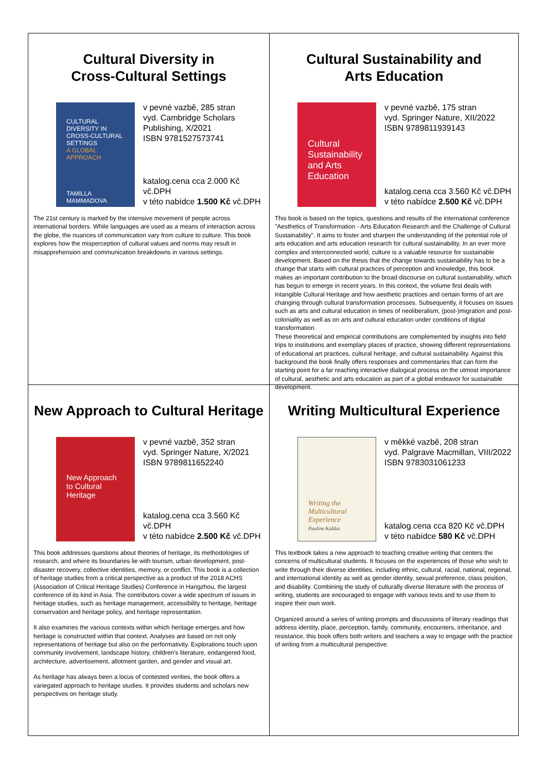Cultural Diversity in
Cross-Cultural Settings
CULTURAL DIVERSITY IN CROSS-CULTURAL SETTINGS
A GLOBAL APPROACH
TAMILLA MAMMADOVA
v pevné vazbě, 285 stran
vyd. Cambridge Scholars Publishing, X/2021
ISBN 9781527573741
katalog.cena cca 2.000 Kč vč.DPH
v této nabídce 1.500 Kč vč.DPH
The 21st century is marked by the intensive movement of people across international borders. While languages are used as a means of interaction across the globe, the nuances of communication vary from culture to culture. This book explores how the misperception of cultural values and norms may result in misapprehension and communication breakdowns in various settings.
Cultural Sustainability and
Arts Education
Cultural Sustainability and Arts Education
v pevné vazbě, 175 stran
vyd. Springer Nature, XII/2022
ISBN 9789811939143
katalog.cena cca 3.560 Kč vč.DPH
v této nabídce 2.500 Kč vč.DPH
This book is based on the topics, questions and results of the international conference "Aesthetics of Transformation - Arts Education Research and the Challenge of Cultural Sustainability". It aims to foster and sharpen the understanding of the potential role of arts education and arts education research for cultural sustainability. In an ever more complex and interconnected world, culture is a valuable resource for sustainable development. Based on the thesis that the change towards sustainability has to be a change that starts with cultural practices of perception and knowledge, this book makes an important contribution to the broad discourse on cultural sustainability, which has begun to emerge in recent years. In this context, the volume first deals with Intangible Cultural Heritage and how aesthetic practices and certain forms of art are changing through cultural transformation processes. Subsequently, it focuses on issues such as arts and cultural education in times of neoliberalism, (post-)migration and post-coloniality as well as on arts and cultural education under conditions of digital transformation.
These theoretical and empirical contributions are complemented by insights into field trips to institutions and exemplary places of practice, showing different representations of educational art practices, cultural heritage, and cultural sustainability. Against this background the book finally offers responses and commentaries that can form the starting point for a far reaching interactive dialogical process on the utmost importance of cultural, aesthetic and arts education as part of a global endeavor for sustainable development.
New Approach to Cultural Heritage
New Approach to Cultural Heritage
v pevné vazbě, 352 stran
vyd. Springer Nature, X/2021
ISBN 9789811652240
katalog.cena cca 3.560 Kč vč.DPH
v této nabídce 2.500 Kč vč.DPH
This book addresses questions about theories of heritage, its methodologies of research, and where its boundaries lie with tourism, urban development, post-disaster recovery, collective identities, memory, or conflict. This book is a collection of heritage studies from a critical perspective as a product of the 2018 ACHS (Association of Critical Heritage Studies) Conference in Hangzhou, the largest conference of its kind in Asia. The contributors cover a wide spectrum of issues in heritage studies, such as heritage management, accessibility to heritage, heritage conservation and heritage policy, and heritage representation.
It also examines the various contexts within which heritage emerges and how heritage is constructed within that context. Analyses are based on not only representations of heritage but also on the performativity. Explorations touch upon community involvement, landscape history, children's literature, endangered food, architecture, advertisement, allotment garden, and gender and visual art.
As heritage has always been a locus of contested verities, the book offers a variegated approach to heritage studies. It provides students and scholars new perspectives on heritage study.
Writing Multicultural Experience
Writing the Multicultural Experience
Pauline Kaldas
v měkké vazbě, 208 stran
vyd. Palgrave Macmillan, VIII/2022
ISBN 9783031061233
katalog.cena cca 820 Kč vč.DPH
v této nabídce 580 Kč vč.DPH
This textbook takes a new approach to teaching creative writing that centers the concerns of multicultural students. It focuses on the experiences of those who wish to write through their diverse identities, including ethnic, cultural, racial, national, regional, and international identity as well as gender identity, sexual preference, class position, and disability. Combining the study of culturally diverse literature with the process of writing, students are encouraged to engage with various texts and to use them to inspire their own work.
Organized around a series of writing prompts and discussions of literary readings that address identity, place, perception, family, community, encounters, inheritance, and resistance, this book offers both writers and teachers a way to engage with the practice of writing from a multicultural perspective.